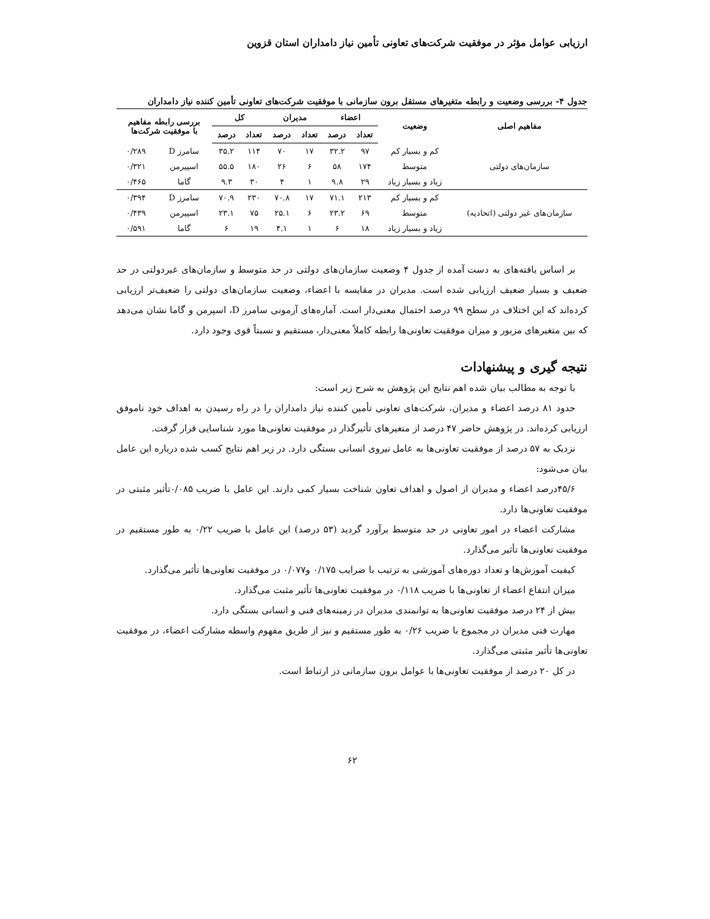ارزیابی عوامل مؤثر در موفقیت شرکت‌های تعاونی تأمین نیاز دامداران استان قزوین
جدول ۴- بررسی وضعیت و رابطه متغیرهای مستقل برون سازمانی با موفقیت شرکت‌های تعاونی تأمین کننده نیاز دامداران
| مفاهیم اصلی | وضعیت | اعضاء | | مدیران | | کل | | بررسی رابطه مفاهیم با موفقیت شرکت‌ها | |
| --- | --- | --- | --- | --- | --- | --- | --- | --- | --- |
| | | تعداد | درصد | تعداد | درصد | تعداد | درصد | | |
| سازمان‌های دولتی | کم و بسیار کم | ۹۷ | ۳۲.۲ | ۱۷ | ۷۰ | ۱۱۴ | ۳۵.۲ | سامرز D | ۰/۲۸۹ |
| | متوسط | ۱۷۴ | ۵۸ | ۶ | ۲۶ | ۱۸۰ | ۵۵.۵ | اسپیرمن | ۰/۳۲۱ |
| | زیاد و بسیار زیاد | ۲۹ | ۹.۸ | ۱ | ۴ | ۳۰ | ۹.۳ | گاما | ۰/۴۶۵ |
| سازمان‌های غیر دولتی (اتحادیه) | کم و بسیار کم | ۲۱۳ | ۷۱.۱ | ۱۷ | ۷۰.۸ | ۲۳۰ | ۷۰.۹ | سامرز D | ۰/۳۹۴ |
| | متوسط | ۶۹ | ۲۳.۲ | ۶ | ۲۵.۱ | ۷۵ | ۲۳.۱ | اسپیرمن | ۰/۴۳۹ |
| | زیاد و بسیار زیاد | ۱۸ | ۶ | ۱ | ۴.۱ | ۱۹ | ۶ | گاما | ۰/۵۹۱ |
بر اساس یافته‌های به دست آمده از جدول ۴ وضعیت سازمان‌های دولتی در حد متوسط و سازمان‌های غیردولتی در حد ضعیف و بسیار ضعیف ارزیابی شده است. مدیران در مقایسه با اعضاء، وضعیت سازمان‌های دولتی را ضعیف‌تر ارزیابی کرده‌اند که این اختلاف در سطح ۹۹ درصد احتمال معنی‌دار است. آماره‌های آزمونی سامرز D، اسپرمن و گاما نشان می‌دهد که بین متغیرهای مزبور و میزان موفقیت تعاونی‌ها رابطه کاملاً معنی‌دار، مستقیم و نسبتاً قوی وجود دارد.
نتیجه گیری و پیشنهادات
با توجه به مطالب بیان شده اهم نتایج این پژوهش به شرح زیر است:
حدود ۸۱ درصد اعضاء و مدیران، شرکت‌های تعاونی تأمین کننده نیاز دامداران را در راه رسیدن به اهداف خود ناموفق ارزیابی کرده‌اند. در پژوهش حاضر ۴۷ درصد از متغیرهای تأثیرگذار در موفقیت تعاونی‌ها مورد شناسایی قرار گرفت.
نزدیک به ۵۷ درصد از موفقیت تعاونی‌ها به عامل نیروی انسانی بستگی دارد. در زیر اهم نتایج کسب شده درباره این عامل بیان می‌شود:
۴۵/۶درصد اعضاء و مدیران از اصول و اهداف تعاون شناخت بسیار کمی دارند. این عامل با ضریب ۰/۰۸۵تأثیر مثبتی در موفقیت تعاونی‌ها دارد.
مشارکت اعضاء در امور تعاونی در حد متوسط برآورد گردید (۵۳ درصد) این عامل با ضریب ۰/۲۲ به طور مستقیم در موفقیت تعاونی‌ها تأثیر می‌گذارد.
کیفیت آموزش‌ها و تعداد دوره‌های آموزشی به ترتیب با ضرایب ۰/۱۷۵ و۰/۰۷۷ در موفقیت تعاونی‌ها تأثیر می‌گذارد.
میزان انتفاع اعضاء از تعاونی‌ها با ضریب ۰/۱۱۸ در موفقیت تعاونی‌ها تأثیر مثبت می‌گذارد.
بیش از ۲۴ درصد موفقیت تعاونی‌ها به توانمندی مدیران در زمینه‌های فنی و انسانی بستگی دارد.
مهارت فنی مدیران در مجموع با ضریب ۰/۲۶ به طور مستقیم و نیز از طریق مفهوم واسطه مشارکت اعضاء، در موفقیت تعاونی‌ها تأثیر مثبتی می‌گذارد.
در کل ۲۰ درصد از موفقیت تعاونی‌ها با عوامل برون سازمانی در ارتباط است.
۶۲